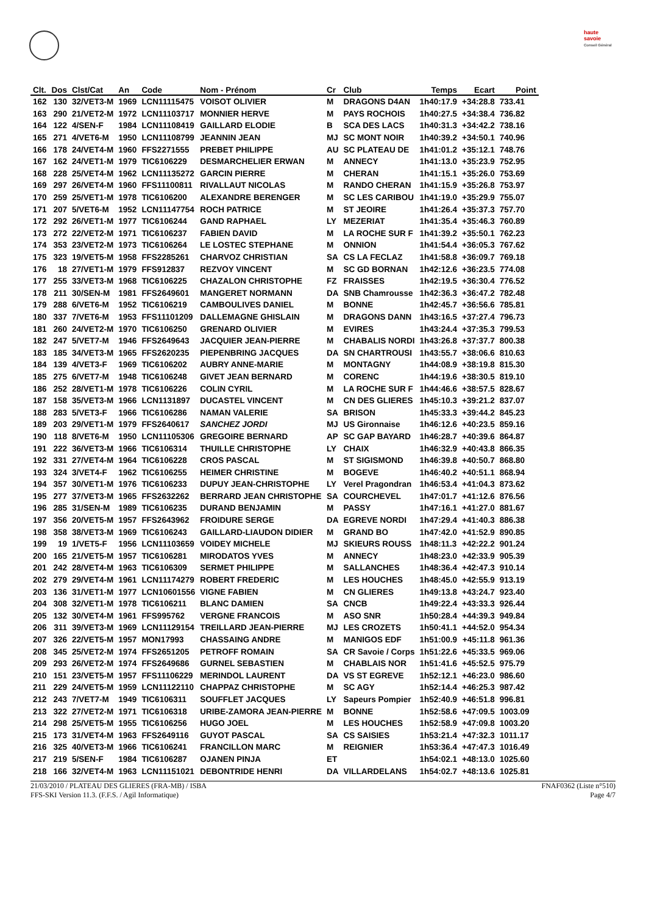haute savoie
Conseil Général
| Clt. | Dos | Clst/Cat | An | Code | Nom - Prénom | Cr | Club | Temps | Ecart | Point |
| --- | --- | --- | --- | --- | --- | --- | --- | --- | --- | --- |
| 162 | 130 | 32/VET3-M | 1969 | LCN11115475 | VOISOT OLIVIER | M | DRAGONS D4AN | 1h40:17.9 | +34:28.8 | 733.41 |
| 163 | 290 | 21/VET2-M | 1972 | LCN11103717 | MONNIER HERVE | M | PAYS ROCHOIS | 1h40:27.5 | +34:38.4 | 736.82 |
| 164 | 122 | 4/SEN-F | 1984 | LCN11108419 | GAILLARD ELODIE | B | SCA DES LACS | 1h40:31.3 | +34:42.2 | 738.16 |
| 165 | 271 | 4/VET6-M | 1950 | LCN11108799 | JEANNIN JEAN | MJ | SC MONT NOIR | 1h40:39.2 | +34:50.1 | 740.96 |
| 166 | 178 | 24/VET4-M | 1960 | FFS2271555 | PREBET PHILIPPE | AU | SC PLATEAU DE | 1h41:01.2 | +35:12.1 | 748.76 |
| 167 | 162 | 24/VET1-M | 1979 | TIC6106229 | DESMARCHELIER ERWAN | M | ANNECY | 1h41:13.0 | +35:23.9 | 752.95 |
| 168 | 228 | 25/VET4-M | 1962 | LCN11135272 | GARCIN PIERRE | M | CHERAN | 1h41:15.1 | +35:26.0 | 753.69 |
| 169 | 297 | 26/VET4-M | 1960 | FFS11100811 | RIVALLAUT NICOLAS | M | RANDO CHERAN | 1h41:15.9 | +35:26.8 | 753.97 |
| 170 | 259 | 25/VET1-M | 1978 | TIC6106200 | ALEXANDRE BERENGER | M | SC LES CARIBOU | 1h41:19.0 | +35:29.9 | 755.07 |
| 171 | 207 | 5/VET6-M | 1952 | LCN11147754 | ROCH PATRICE | M | ST JEOIRE | 1h41:26.4 | +35:37.3 | 757.70 |
| 172 | 292 | 26/VET1-M | 1977 | TIC6106244 | GAND RAPHAEL | LY | MEZERIAT | 1h41:35.4 | +35:46.3 | 760.89 |
| 173 | 272 | 22/VET2-M | 1971 | TIC6106237 | FABIEN DAVID | M | LA ROCHE SUR F | 1h41:39.2 | +35:50.1 | 762.23 |
| 174 | 353 | 23/VET2-M | 1973 | TIC6106264 | LE LOSTEC STEPHANE | M | ONNION | 1h41:54.4 | +36:05.3 | 767.62 |
| 175 | 323 | 19/VET5-M | 1958 | FFS2285261 | CHARVOZ CHRISTIAN | SA | CS LA FECLAZ | 1h41:58.8 | +36:09.7 | 769.18 |
| 176 | 18 | 27/VET1-M | 1979 | FFS912837 | REZVOY VINCENT | M | SC GD BORNAN | 1h42:12.6 | +36:23.5 | 774.08 |
| 177 | 255 | 33/VET3-M | 1968 | TIC6106225 | CHAZALON CHRISTOPHE | FZ | FRAISSES | 1h42:19.5 | +36:30.4 | 776.52 |
| 178 | 211 | 30/SEN-M | 1981 | FFS2649601 | MANGERET NORMANN | DA | SNB Chamrousse | 1h42:36.3 | +36:47.2 | 782.48 |
| 179 | 288 | 6/VET6-M | 1952 | TIC6106219 | CAMBOULIVES DANIEL | M | BONNE | 1h42:45.7 | +36:56.6 | 785.81 |
| 180 | 337 | 7/VET6-M | 1953 | FFS11101209 | DALLEMAGNE GHISLAIN | M | DRAGONS DANN | 1h43:16.5 | +37:27.4 | 796.73 |
| 181 | 260 | 24/VET2-M | 1970 | TIC6106250 | GRENARD OLIVIER | M | EVIRES | 1h43:24.4 | +37:35.3 | 799.53 |
| 182 | 247 | 5/VET7-M | 1946 | FFS2649643 | JACQUIER JEAN-PIERRE | M | CHABALIS NORDI | 1h43:26.8 | +37:37.7 | 800.38 |
| 183 | 185 | 34/VET3-M | 1965 | FFS2620235 | PIEPENBRING JACQUES | DA | SN CHARTROUSI | 1h43:55.7 | +38:06.6 | 810.63 |
| 184 | 139 | 4/VET3-F | 1969 | TIC6106202 | AUBRY ANNE-MARIE | M | MONTAGNY | 1h44:08.9 | +38:19.8 | 815.30 |
| 185 | 275 | 6/VET7-M | 1948 | TIC6106248 | GIVET JEAN BERNARD | M | CORENC | 1h44:19.6 | +38:30.5 | 819.10 |
| 186 | 252 | 28/VET1-M | 1978 | TIC6106226 | COLIN CYRIL | M | LA ROCHE SUR F | 1h44:46.6 | +38:57.5 | 828.67 |
| 187 | 158 | 35/VET3-M | 1966 | LCN1131897 | DUCASTEL VINCENT | M | CN DES GLIERES | 1h45:10.3 | +39:21.2 | 837.07 |
| 188 | 283 | 5/VET3-F | 1966 | TIC6106286 | NAMAN VALERIE | SA | BRISON | 1h45:33.3 | +39:44.2 | 845.23 |
| 189 | 203 | 29/VET1-M | 1979 | FFS2640617 | SANCHEZ JORDI | MJ | US Gironnaise | 1h46:12.6 | +40:23.5 | 859.16 |
| 190 | 118 | 8/VET6-M | 1950 | LCN11105306 | GREGOIRE BERNARD | AP | SC GAP BAYARD | 1h46:28.7 | +40:39.6 | 864.87 |
| 191 | 222 | 36/VET3-M | 1966 | TIC6106314 | THUILLE CHRISTOPHE | LY | CHAIX | 1h46:32.9 | +40:43.8 | 866.35 |
| 192 | 331 | 27/VET4-M | 1964 | TIC6106228 | CROS PASCAL | M | ST SIGISMOND | 1h46:39.8 | +40:50.7 | 868.80 |
| 193 | 324 | 3/VET4-F | 1962 | TIC6106255 | HEIMER CHRISTINE | M | BOGEVE | 1h46:40.2 | +40:51.1 | 868.94 |
| 194 | 357 | 30/VET1-M | 1976 | TIC6106233 | DUPUY JEAN-CHRISTOPHE | LY | Verel Pragondran | 1h46:53.4 | +41:04.3 | 873.62 |
| 195 | 277 | 37/VET3-M | 1965 | FFS2632262 | BERRARD JEAN CHRISTOPHE | SA | COURCHEVEL | 1h47:01.7 | +41:12.6 | 876.56 |
| 196 | 285 | 31/SEN-M | 1989 | TIC6106235 | DURAND BENJAMIN | M | PASSY | 1h47:16.1 | +41:27.0 | 881.67 |
| 197 | 356 | 20/VET5-M | 1957 | FFS2643962 | FROIDURE SERGE | DA | EGREVE NORDI | 1h47:29.4 | +41:40.3 | 886.38 |
| 198 | 358 | 38/VET3-M | 1969 | TIC6106243 | GAILLARD-LIAUDON DIDIER | M | GRAND BO | 1h47:42.0 | +41:52.9 | 890.85 |
| 199 | 19 | 1/VET5-F | 1956 | LCN11103659 | VOIDEY MICHELE | MJ | SKIEURS ROUSS | 1h48:11.3 | +42:22.2 | 901.24 |
| 200 | 165 | 21/VET5-M | 1957 | TIC6106281 | MIRODATOS YVES | M | ANNECY | 1h48:23.0 | +42:33.9 | 905.39 |
| 201 | 242 | 28/VET4-M | 1963 | TIC6106309 | SERMET PHILIPPE | M | SALLANCHES | 1h48:36.4 | +42:47.3 | 910.14 |
| 202 | 279 | 29/VET4-M | 1961 | LCN11174279 | ROBERT FREDERIC | M | LES HOUCHES | 1h48:45.0 | +42:55.9 | 913.19 |
| 203 | 136 | 31/VET1-M | 1977 | LCN10601556 | VIGNE FABIEN | M | CN GLIERES | 1h49:13.8 | +43:24.7 | 923.40 |
| 204 | 308 | 32/VET1-M | 1978 | TIC6106211 | BLANC DAMIEN | SA | CNCB | 1h49:22.4 | +43:33.3 | 926.44 |
| 205 | 132 | 30/VET4-M | 1961 | FFS995762 | VERGNE FRANCOIS | M | ASO SNR | 1h50:28.4 | +44:39.3 | 949.84 |
| 206 | 311 | 39/VET3-M | 1969 | LCN11129154 | TREILLARD JEAN-PIERRE | MJ | LES CROZETS | 1h50:41.1 | +44:52.0 | 954.34 |
| 207 | 326 | 22/VET5-M | 1957 | MON17993 | CHASSAING ANDRE | M | MANIGOS EDF | 1h51:00.9 | +45:11.8 | 961.36 |
| 208 | 345 | 25/VET2-M | 1974 | FFS2651205 | PETROFF ROMAIN | SA | CR Savoie / Corps | 1h51:22.6 | +45:33.5 | 969.06 |
| 209 | 293 | 26/VET2-M | 1974 | FFS2649686 | GURNEL SEBASTIEN | M | CHABLAIS NOR | 1h51:41.6 | +45:52.5 | 975.79 |
| 210 | 151 | 23/VET5-M | 1957 | FFS11106229 | MERINDOL LAURENT | DA | VS ST EGREVE | 1h52:12.1 | +46:23.0 | 986.60 |
| 211 | 229 | 24/VET5-M | 1959 | LCN11122110 | CHAPPAZ CHRISTOPHE | M | SC AGY | 1h52:14.4 | +46:25.3 | 987.42 |
| 212 | 243 | 7/VET7-M | 1949 | TIC6106311 | SOUFFLET JACQUES | LY | Sapeurs Pompier | 1h52:40.9 | +46:51.8 | 996.81 |
| 213 | 322 | 27/VET2-M | 1971 | TIC6106318 | URIBE-ZAMORA JEAN-PIERRE | M | BONNE | 1h52:58.6 | +47:09.5 | 1003.09 |
| 214 | 298 | 25/VET5-M | 1955 | TIC6106256 | HUGO JOEL | M | LES HOUCHES | 1h52:58.9 | +47:09.8 | 1003.20 |
| 215 | 173 | 31/VET4-M | 1963 | FFS2649116 | GUYOT PASCAL | SA | CS SAISIES | 1h53:21.4 | +47:32.3 | 1011.17 |
| 216 | 325 | 40/VET3-M | 1966 | TIC6106241 | FRANCILLON MARC | M | REIGNIER | 1h53:36.4 | +47:47.3 | 1016.49 |
| 217 | 219 | 5/SEN-F | 1984 | TIC6106287 | OJANEN PINJA | ET | | 1h54:02.1 | +48:13.0 | 1025.60 |
| 218 | 166 | 32/VET4-M | 1963 | LCN11151021 | DEBONTRIDE HENRI | DA | VILLARDELANS | 1h54:02.7 | +48:13.6 | 1025.81 |
21/03/2010 / PLATEAU DES GLIERES (FRA-MB) / ISBA FNAF0362 (Liste n°510)
FFS-SKI Version 11.3. (F.F.S. / Agil Informatique) Page 4/7